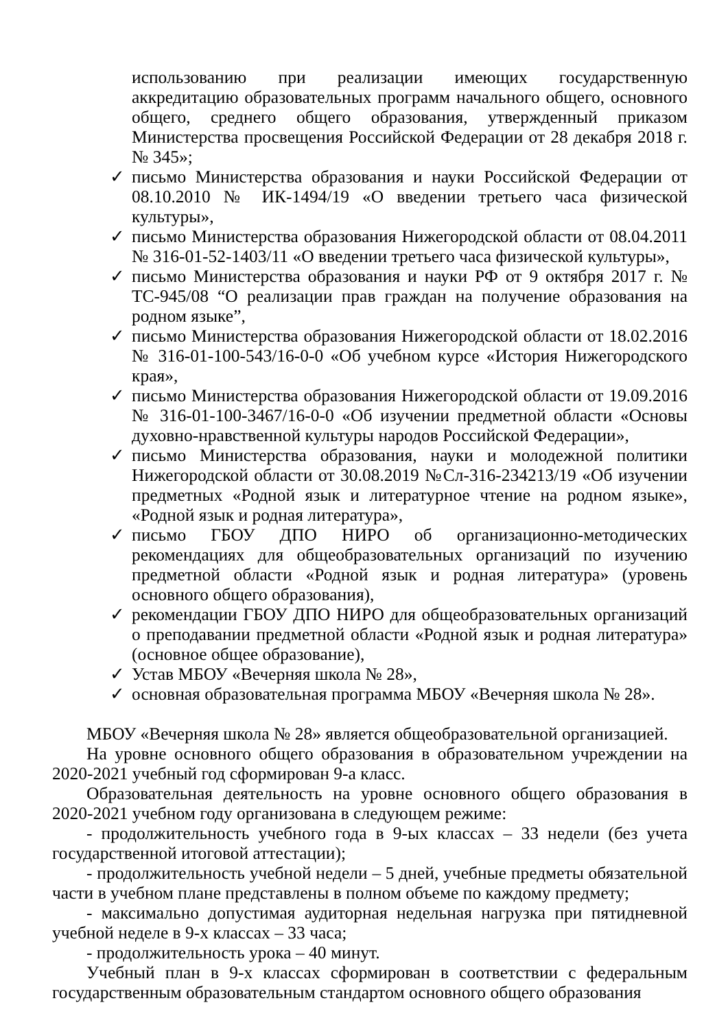использованию при реализации имеющих государственную аккредитацию образовательных программ начального общего, основного общего, среднего общего образования, утвержденный приказом Министерства просвещения Российской Федерации от 28 декабря 2018 г. № 345»;
✓ письмо Министерства образования и науки Российской Федерации от 08.10.2010 № ИК-1494/19 «О введении третьего часа физической культуры»,
✓ письмо Министерства образования Нижегородской области от 08.04.2011 № 316-01-52-1403/11 «О введении третьего часа физической культуры»,
✓ письмо Министерства образования и науки РФ от 9 октября 2017 г. № ТС-945/08 “О реализации прав граждан на получение образования на родном языке”,
✓ письмо Министерства образования Нижегородской области от 18.02.2016 № 316-01-100-543/16-0-0 «Об учебном курсе «История Нижегородского края»,
✓ письмо Министерства образования Нижегородской области от 19.09.2016 № 316-01-100-3467/16-0-0 «Об изучении предметной области «Основы духовно-нравственной культуры народов Российской Федерации»,
✓ письмо Министерства образования, науки и молодежной политики Нижегородской области от 30.08.2019 №Сл-316-234213/19 «Об изучении предметных «Родной язык и литературное чтение на родном языке», «Родной язык и родная литература»,
✓ письмо ГБОУ ДПО НИРО об организационно-методических рекомендациях для общеобразовательных организаций по изучению предметной области «Родной язык и родная литература» (уровень основного общего образования),
✓ рекомендации ГБОУ ДПО НИРО для общеобразовательных организаций о преподавании предметной области «Родной язык и родная литература» (основное общее образование),
✓ Устав МБОУ «Вечерняя школа № 28»,
✓ основная образовательная программа МБОУ «Вечерняя школа № 28».
МБОУ «Вечерняя школа № 28» является общеобразовательной организацией.
На уровне основного общего образования в образовательном учреждении на 2020-2021 учебный год сформирован 9-а класс.
Образовательная деятельность на уровне основного общего образования в 2020-2021 учебном году организована в следующем режиме:
- продолжительность учебного года в 9-ых классах – 33 недели (без учета государственной итоговой аттестации);
- продолжительность учебной недели – 5 дней, учебные предметы обязательной части в учебном плане представлены в полном объеме по каждому предмету;
- максимально допустимая аудиторная недельная нагрузка при пятидневной учебной неделе в 9-х классах – 33 часа;
- продолжительность урока – 40 минут.
Учебный план в 9-х классах сформирован в соответствии с федеральным государственным образовательным стандартом основного общего образования